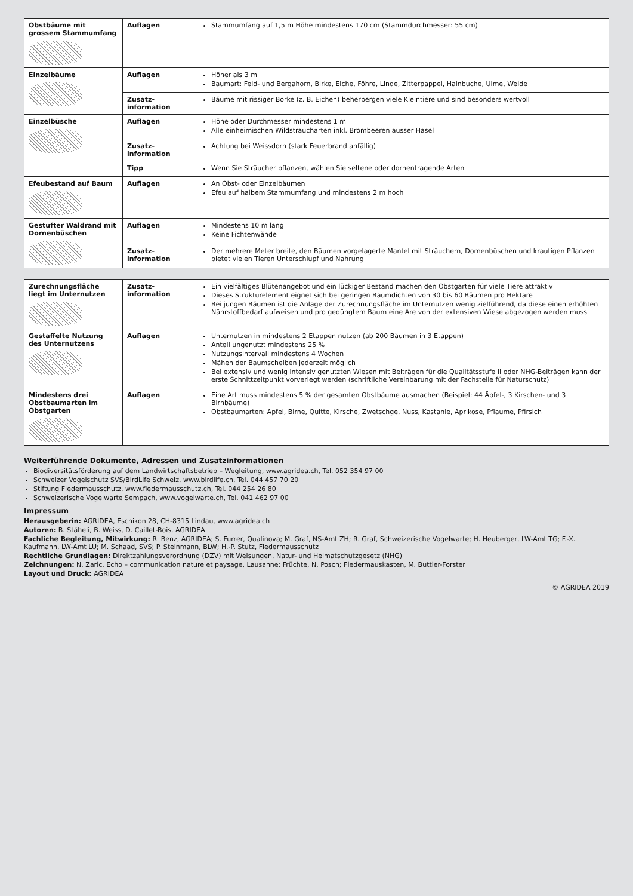| Obstbäume mit grossem Stamm­umfang | Auflagen | Stammumfang auf 1,5 m Höhe mindestens 170 cm (Stammdurchmesser: 55 cm) |
| Einzelbäume | Auflagen | Höher als 3 m Baumart: Feld- und Bergahorn, Birke, Eiche, Föhre, Linde, Zitterpappel, Hainbuche, Ulme, Weide |
| | Zusatz­information | Bäume mit rissiger Borke (z. B. Eichen) beherbergen viele Kleintiere und sind besonders wertvoll |
| Einzelbüsche | Auflagen | Höhe oder Durchmesser mindestens 1 m Alle einheimischen Wildstraucharten inkl. Brombeeren ausser Hasel |
| | Zusatz­information | Achtung bei Weissdorn (stark Feuerbrand anfällig) |
| | Tipp | Wenn Sie Sträucher pflanzen, wählen Sie seltene oder dornentragende Arten |
| Efeubestand auf Baum | Auflagen | An Obst- oder Einzelbäumen Efeu auf halbem Stammumfang und mindestens 2 m hoch |
| Gestufter Waldrand mit Dornenbüschen | Auflagen | Mindestens 10 m lang Keine Fichtenwände |
| | Zusatz­information | Der mehrere Meter breite, den Bäumen vorgelagerte Mantel mit Sträuchern, Dornenbüschen und krautigen Pflanzen bietet vielen Tieren Unterschlupf und Nahrung |
| Zurechnungsfläche liegt im Unter­nutzen | Zusatz­information | Ein vielfältiges Blütenangebot und ein lückiger Bestand machen den Obstgarten für viele Tiere attraktiv Dieses Strukturelement eignet sich bei geringen Baumdichten von 30 bis 60 Bäumen pro Hektare Bei jungen Bäumen ist die Anlage der Zurechnungsfläche im Unternutzen wenig zielführend, da diese einen erhöhten Nährstoffbedarf aufweisen und pro gedüngtem Baum eine Are von der extensiven Wiese abgezogen werden muss |
| Gestaffelte Nutzung des Unternutzens | Auflagen | Unternutzen in mindestens 2 Etappen nutzen (ab 200 Bäumen in 3 Etappen) Anteil ungenutzt mindestens 25 % Nutzungsintervall mindestens 4 Wochen Mähen der Baumscheiben jederzeit möglich Bei extensiv und wenig intensiv genutzten Wiesen mit Beiträgen für die Qualitätsstufe II oder NHG-Beiträgen kann der erste Schnittzeitpunkt vorverlegt werden (schriftliche Vereinbarung mit der Fachstelle für Naturschutz) |
| Mindestens drei Obstbaumarten im Obstgarten | Auflagen | Eine Art muss mindestens 5 % der gesamten Obstbäume ausmachen (Beispiel: 44 Äpfel-, 3 Kirschen- und 3 Birnbäume) Obstbaumarten: Apfel, Birne, Quitte, Kirsche, Zwetschge, Nuss, Kastanie, Aprikose, Pflaume, Pfirsich |
Weiterführende Dokumente, Adressen und Zusatzinformationen
Biodiversitätsförderung auf dem Landwirtschaftsbetrieb – Wegleitung, www.agridea.ch, Tel. 052 354 97 00
Schweizer Vogelschutz SVS/BirdLife Schweiz, www.birdlife.ch, Tel. 044 457 70 20
Stiftung Fledermausschutz, www.fledermausschutz.ch, Tel. 044 254 26 80
Schweizerische Vogelwarte Sempach, www.vogelwarte.ch, Tel. 041 462 97 00
Impressum
Herausgeberin: AGRIDEA, Eschikon 28, CH-8315 Lindau, www.agridea.ch
Autoren: B. Stäheli, B. Weiss, D. Caillet-Bois, AGRIDEA
Fachliche Begleitung, Mitwirkung: R. Benz, AGRIDEA; S. Furrer, Qualinova; M. Graf, NS-Amt ZH; R. Graf, Schweizerische Vogelwarte; H. Heuberger, LW-Amt TG; F.-X. Kaufmann, LW-Amt LU; M. Schaad, SVS; P. Steinmann, BLW; H.-P. Stutz, Fledermausschutz
Rechtliche Grundlagen: Direktzahlungsverordnung (DZV) mit Weisungen, Natur- und Heimatschutzgesetz (NHG)
Zeichnungen: N. Zaric, Echo – communication nature et paysage, Lausanne; Früchte, N. Posch; Fledermauskasten, M. Buttler-Forster
Layout und Druck: AGRIDEA
© AGRIDEA 2019